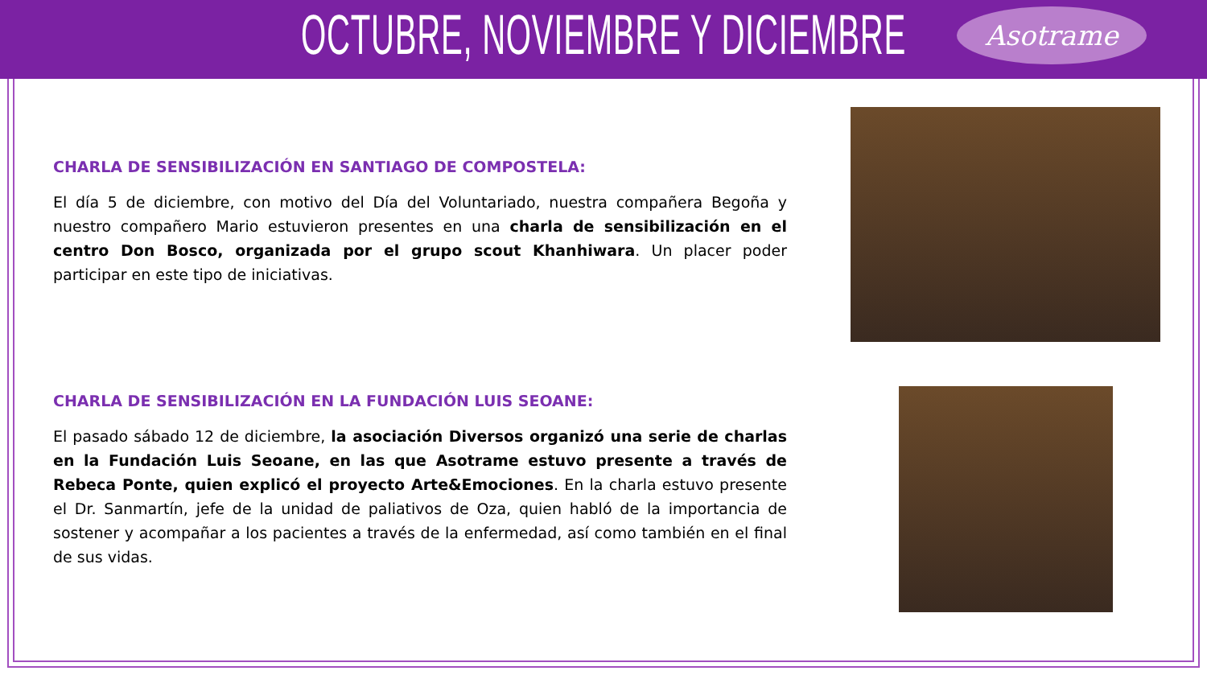OCTUBRE, NOVIEMBRE Y DICIEMBRE
Asotrame
CHARLA DE SENSIBILIZACIÓN EN SANTIAGO DE COMPOSTELA:
El día 5 de diciembre, con motivo del Día del Voluntariado, nuestra compañera Begoña y nuestro compañero Mario estuvieron presentes en una charla de sensibilización en el centro Don Bosco, organizada por el grupo scout Khanhiwara. Un placer poder participar en este tipo de iniciativas.
CHARLA DE SENSIBILIZACIÓN EN LA FUNDACIÓN LUIS SEOANE:
El pasado sábado 12 de diciembre, la asociación Diversos organizó una serie de charlas en la Fundación Luis Seoane, en las que Asotrame estuvo presente a través de Rebeca Ponte, quien explicó el proyecto Arte&Emociones. En la charla estuvo presente el Dr. Sanmartín, jefe de la unidad de paliativos de Oza, quien habló de la importancia de sostener y acompañar a los pacientes a través de la enfermedad, así como también en el final de sus vidas.